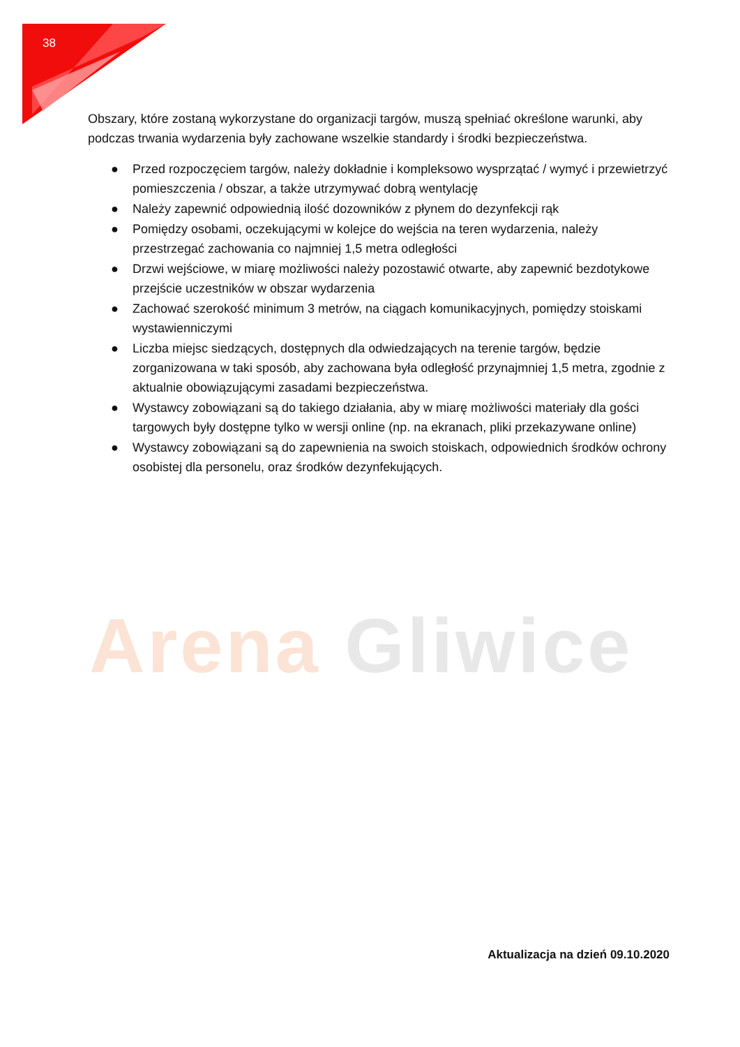38
Obszary, które zostaną wykorzystane do organizacji targów, muszą spełniać określone warunki, aby podczas trwania wydarzenia były zachowane wszelkie standardy i środki bezpieczeństwa.
● Przed rozpoczęciem targów, należy dokładnie i kompleksowo wysprzątać / wymyć i przewietrzyć pomieszczenia / obszar, a także utrzymywać dobrą wentylację
● Należy zapewnić odpowiednią ilość dozowników z płynem do dezynfekcji rąk
● Pomiędzy osobami, oczekującymi w kolejce do wejścia na teren wydarzenia, należy przestrzegać zachowania co najmniej 1,5 metra odległości
● Drzwi wejściowe, w miarę możliwości należy pozostawić otwarte, aby zapewnić bezdotykowe przejście uczestników w obszar wydarzenia
● Zachować szerokość minimum 3 metrów, na ciągach komunikacyjnych, pomiędzy stoiskami wystawienniczymi
● Liczba miejsc siedzących, dostępnych dla odwiedzających na terenie targów, będzie zorganizowana w taki sposób, aby zachowana była odległość przynajmniej 1,5 metra, zgodnie z aktualnie obowiązującymi zasadami bezpieczeństwa.
● Wystawcy zobowiązani są do takiego działania, aby w miarę możliwości materiały dla gości targowych były dostępne tylko w wersji online (np. na ekranach, pliki przekazywane online)
● Wystawcy zobowiązani są do zapewnienia na swoich stoiskach, odpowiednich środków ochrony osobistej dla personelu, oraz środków dezynfekujących.
Arena Gliwice
Aktualizacja na dzień 09.10.2020